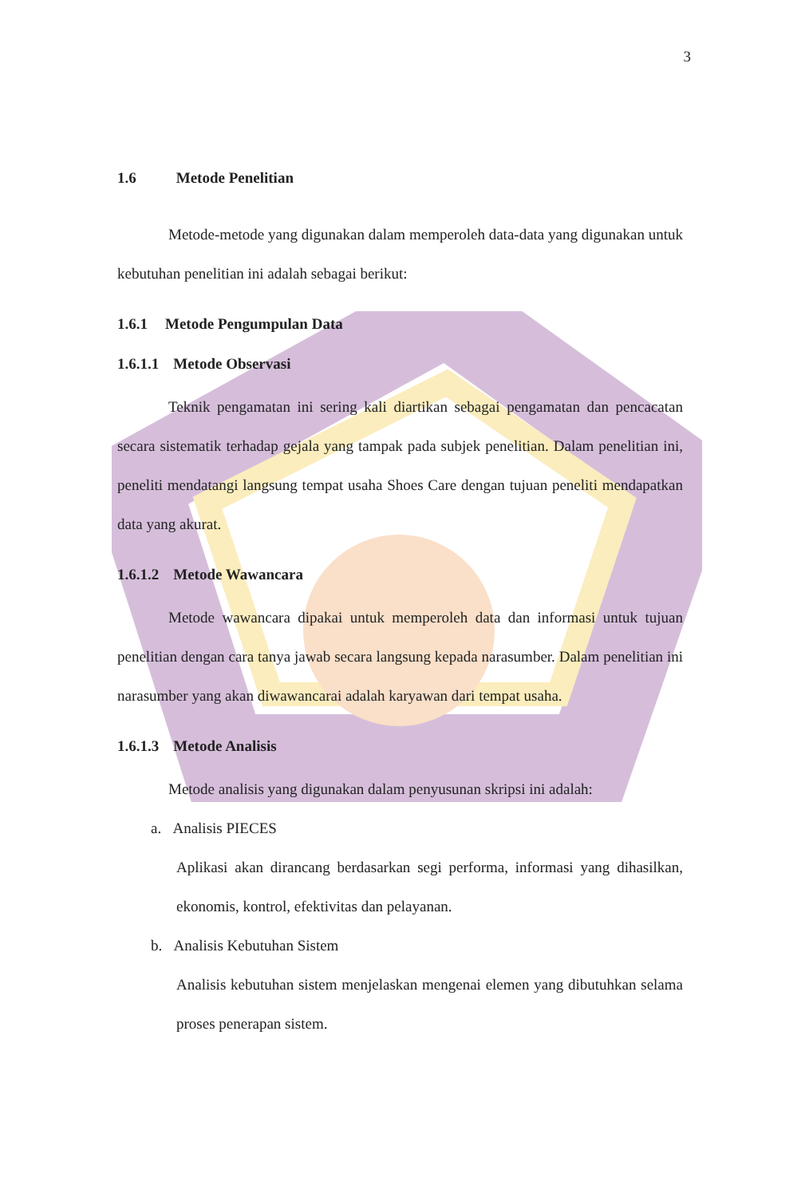3
1.6 Metode Penelitian
Metode-metode yang digunakan dalam memperoleh data-data yang digunakan untuk kebutuhan penelitian ini adalah sebagai berikut:
1.6.1 Metode Pengumpulan Data
1.6.1.1 Metode Observasi
Teknik pengamatan ini sering kali diartikan sebagai pengamatan dan pencacatan secara sistematik terhadap gejala yang tampak pada subjek penelitian. Dalam penelitian ini, peneliti mendatangi langsung tempat usaha Shoes Care dengan tujuan peneliti mendapatkan data yang akurat.
1.6.1.2 Metode Wawancara
Metode wawancara dipakai untuk memperoleh data dan informasi untuk tujuan penelitian dengan cara tanya jawab secara langsung kepada narasumber. Dalam penelitian ini narasumber yang akan diwawancarai adalah karyawan dari tempat usaha.
1.6.1.3 Metode Analisis
Metode analisis yang digunakan dalam penyusunan skripsi ini adalah:
a. Analisis PIECES
Aplikasi akan dirancang berdasarkan segi performa, informasi yang dihasilkan, ekonomis, kontrol, efektivitas dan pelayanan.
b. Analisis Kebutuhan Sistem
Analisis kebutuhan sistem menjelaskan mengenai elemen yang dibutuhkan selama proses penerapan sistem.